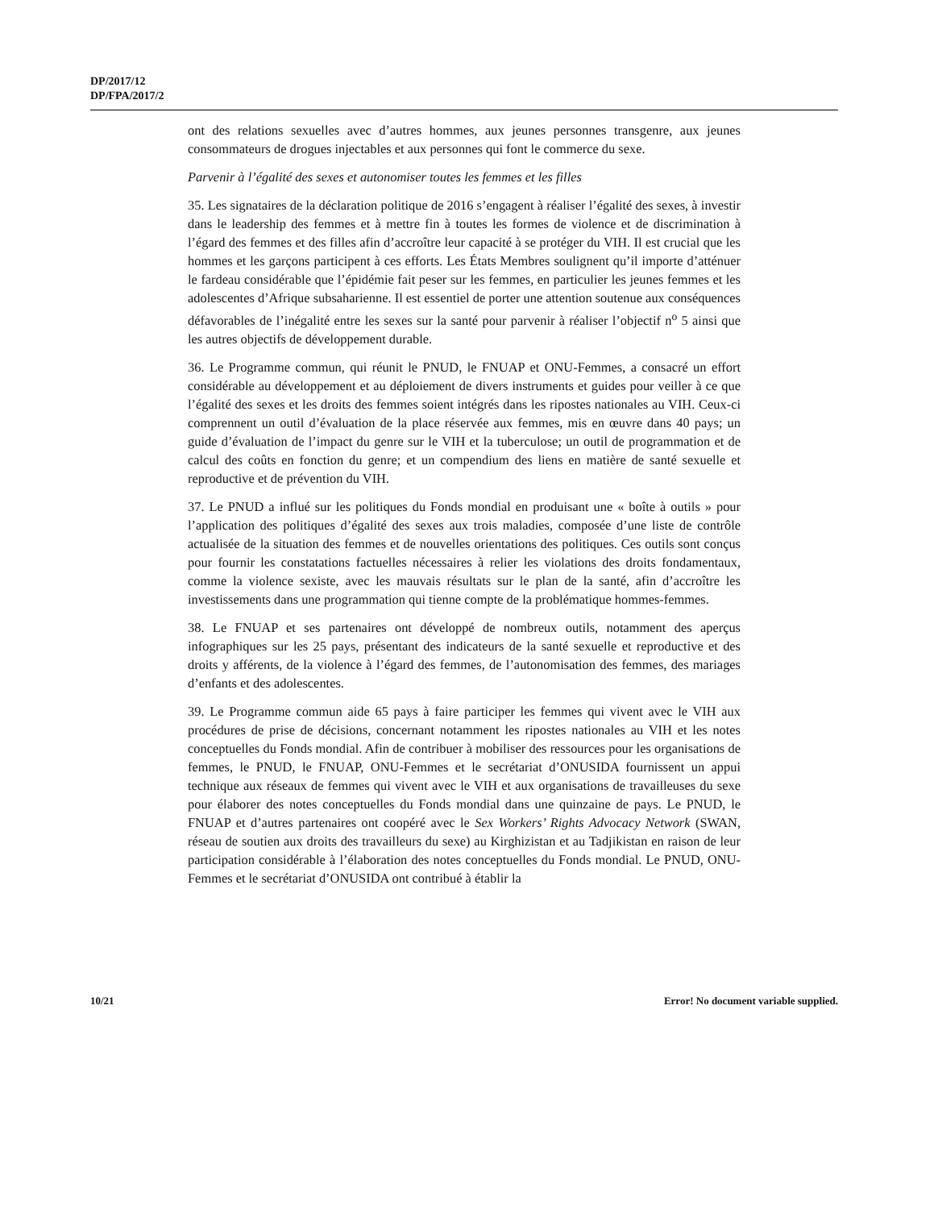DP/2017/12
DP/FPA/2017/2
ont des relations sexuelles avec d’autres hommes, aux jeunes personnes transgenre, aux jeunes consommateurs de drogues injectables et aux personnes qui font le commerce du sexe.
Parvenir à l’égalité des sexes et autonomiser toutes les femmes et les filles
35. Les signataires de la déclaration politique de 2016 s’engagent à réaliser l’égalité des sexes, à investir dans le leadership des femmes et à mettre fin à toutes les formes de violence et de discrimination à l’égard des femmes et des filles afin d’accroître leur capacité à se protéger du VIH. Il est crucial que les hommes et les garçons participent à ces efforts. Les États Membres soulignent qu’il importe d’atténuer le fardeau considérable que l’épidémie fait peser sur les femmes, en particulier les jeunes femmes et les adolescentes d’Afrique subsaharienne. Il est essentiel de porter une attention soutenue aux conséquences défavorables de l’inégalité entre les sexes sur la santé pour parvenir à réaliser l’objectif n<sup>o</sup> 5 ainsi que les autres objectifs de développement durable.
36. Le Programme commun, qui réunit le PNUD, le FNUAP et ONU-Femmes, a consacré un effort considérable au développement et au déploiement de divers instruments et guides pour veiller à ce que l’égalité des sexes et les droits des femmes soient intégrés dans les ripostes nationales au VIH. Ceux-ci comprennent un outil d’évaluation de la place réservée aux femmes, mis en œuvre dans 40 pays; un guide d’évaluation de l’impact du genre sur le VIH et la tuberculose; un outil de programmation et de calcul des coûts en fonction du genre; et un compendium des liens en matière de santé sexuelle et reproductive et de prévention du VIH.
37. Le PNUD a influé sur les politiques du Fonds mondial en produisant une « boîte à outils » pour l’application des politiques d’égalité des sexes aux trois maladies, composée d’une liste de contrôle actualisée de la situation des femmes et de nouvelles orientations des politiques. Ces outils sont conçus pour fournir les constatations factuelles nécessaires à relier les violations des droits fondamentaux, comme la violence sexiste, avec les mauvais résultats sur le plan de la santé, afin d’accroître les investissements dans une programmation qui tienne compte de la problématique hommes-femmes.
38. Le FNUAP et ses partenaires ont développé de nombreux outils, notamment des aperçus infographiques sur les 25 pays, présentant des indicateurs de la santé sexuelle et reproductive et des droits y afférents, de la violence à l’égard des femmes, de l’autonomisation des femmes, des mariages d’enfants et des adolescentes.
39. Le Programme commun aide 65 pays à faire participer les femmes qui vivent avec le VIH aux procédures de prise de décisions, concernant notamment les ripostes nationales au VIH et les notes conceptuelles du Fonds mondial. Afin de contribuer à mobiliser des ressources pour les organisations de femmes, le PNUD, le FNUAP, ONU-Femmes et le secrétariat d’ONUSIDA fournissent un appui technique aux réseaux de femmes qui vivent avec le VIH et aux organisations de travailleuses du sexe pour élaborer des notes conceptuelles du Fonds mondial dans une quinzaine de pays. Le PNUD, le FNUAP et d’autres partenaires ont coopéré avec le Sex Workers’ Rights Advocacy Network (SWAN, réseau de soutien aux droits des travailleurs du sexe) au Kirghizistan et au Tadjikistan en raison de leur participation considérable à l’élaboration des notes conceptuelles du Fonds mondial. Le PNUD, ONU-Femmes et le secrétariat d’ONUSIDA ont contribué à établir la
10/21
Error! No document variable supplied.